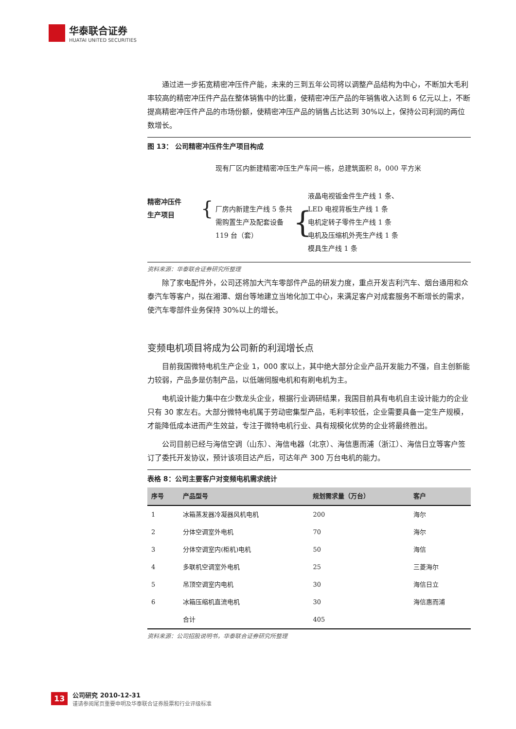华泰联合证券
HUATAI UNITED SECURITIES
通过进一步拓宽精密冲压件产能，未来的三到五年公司将以调整产品结构为中心，不断加大毛利率较高的精密冲压件产品在整体销售中的比重，使精密冲压产品的年销售收入达到 6 亿元以上，不断提高精密冲压件产品的市场份额，使精密冲压产品的销售占比达到 30%以上，保持公司利润的两位数增长。
图 13： 公司精密冲压件生产项目构成
精密冲压件
生产项目
{
现有厂区内新建精密冲压生产车间一栋，总建筑面积 8，000 平方米
厂房内新建生产线 5 条共需购置生产及配套设备 119 台（套）
{
液晶电视钣金件生产线 1 条、
LED 电视背板生产线 1 条
电机定转子零件生产线 1 条
电机及压缩机外壳生产线 1 条
模具生产线 1 条
资料来源：华泰联合证券研究所整理
除了家电配件外，公司还将加大汽车零部件产品的研发力度，重点开发吉利汽车、烟台通用和众泰汽车等客户，拟在湘潭、烟台等地建立当地化加工中心，来满足客户对成套服务不断增长的需求，使汽车零部件业务保持 30%以上的增长。
变频电机项目将成为公司新的利润增长点
目前我国微特电机生产企业 1，000 家以上，其中绝大部分企业产品开发能力不强，自主创新能力较弱，产品多是仿制产品，以低端伺服电机和有刷电机为主。
电机设计能力集中在少数龙头企业，根据行业调研结果，我国目前具有电机自主设计能力的企业只有 30 家左右。大部分微特电机属于劳动密集型产品，毛利率较低，企业需要具备一定生产规模，才能降低成本进而产生效益，专注于微特电机行业、具有规模化优势的企业将最终胜出。
公司目前已经与海信空调（山东）、海信电器（北京）、海信惠而浦（浙江）、海信日立等客户签订了委托开发协议，预计该项目达产后，可达年产 300 万台电机的能力。
表格 8：公司主要客户对变频电机需求统计
| 序号 | 产品型号 | 规划需求量（万台） | 客户 |
| --- | --- | --- | --- |
| 1 | 冰箱蒸发器冷凝器风机电机 | 200 | 海尔 |
| 2 | 分体空调室外电机 | 70 | 海尔 |
| 3 | 分体空调室内(柜机)电机 | 50 | 海信 |
| 4 | 多联机空调室外电机 | 25 | 三菱海尔 |
| 5 | 吊顶空调室内电机 | 30 | 海信日立 |
| 6 | 冰箱压缩机直流电机 | 30 | 海信惠而浦 |
| | 合计 | 405 | |
资料来源：公司招股说明书，华泰联合证券研究所整理
13
公司研究 2010-12-31
谨请参阅尾页重要申明及华泰联合证券股票和行业评级标准